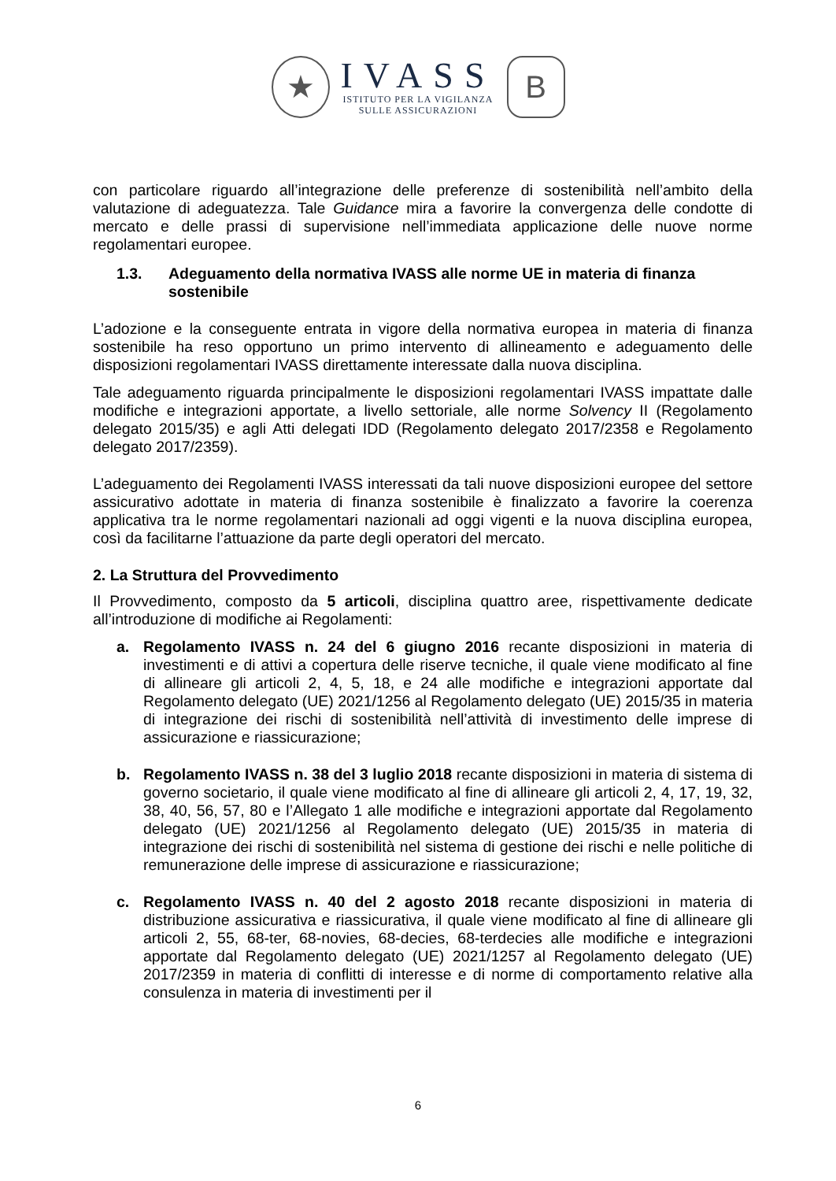★
IVASS
ISTITUTO PER LA VIGILANZA
SULLE ASSICURAZIONI
B
con particolare riguardo all’integrazione delle preferenze di sostenibilità nell’ambito della valutazione di adeguatezza. Tale Guidance mira a favorire la convergenza delle condotte di mercato e delle prassi di supervisione nell’immediata applicazione delle nuove norme regolamentari europee.
1.3. Adeguamento della normativa IVASS alle norme UE in materia di finanza sostenibile
L’adozione e la conseguente entrata in vigore della normativa europea in materia di finanza sostenibile ha reso opportuno un primo intervento di allineamento e adeguamento delle disposizioni regolamentari IVASS direttamente interessate dalla nuova disciplina.
Tale adeguamento riguarda principalmente le disposizioni regolamentari IVASS impattate dalle modifiche e integrazioni apportate, a livello settoriale, alle norme Solvency II (Regolamento delegato 2015/35) e agli Atti delegati IDD (Regolamento delegato 2017/2358 e Regolamento delegato 2017/2359).
L’adeguamento dei Regolamenti IVASS interessati da tali nuove disposizioni europee del settore assicurativo adottate in materia di finanza sostenibile è finalizzato a favorire la coerenza applicativa tra le norme regolamentari nazionali ad oggi vigenti e la nuova disciplina europea, così da facilitarne l’attuazione da parte degli operatori del mercato.
2. La Struttura del Provvedimento
Il Provvedimento, composto da 5 articoli, disciplina quattro aree, rispettivamente dedicate all’introduzione di modifiche ai Regolamenti:
a. Regolamento IVASS n. 24 del 6 giugno 2016 recante disposizioni in materia di investimenti e di attivi a copertura delle riserve tecniche, il quale viene modificato al fine di allineare gli articoli 2, 4, 5, 18, e 24 alle modifiche e integrazioni apportate dal Regolamento delegato (UE) 2021/1256 al Regolamento delegato (UE) 2015/35 in materia di integrazione dei rischi di sostenibilità nell’attività di investimento delle imprese di assicurazione e riassicurazione;
b. Regolamento IVASS n. 38 del 3 luglio 2018 recante disposizioni in materia di sistema di governo societario, il quale viene modificato al fine di allineare gli articoli 2, 4, 17, 19, 32, 38, 40, 56, 57, 80 e l’Allegato 1 alle modifiche e integrazioni apportate dal Regolamento delegato (UE) 2021/1256 al Regolamento delegato (UE) 2015/35 in materia di integrazione dei rischi di sostenibilità nel sistema di gestione dei rischi e nelle politiche di remunerazione delle imprese di assicurazione e riassicurazione;
c. Regolamento IVASS n. 40 del 2 agosto 2018 recante disposizioni in materia di distribuzione assicurativa e riassicurativa, il quale viene modificato al fine di allineare gli articoli 2, 55, 68-ter, 68-novies, 68-decies, 68-terdecies alle modifiche e integrazioni apportate dal Regolamento delegato (UE) 2021/1257 al Regolamento delegato (UE) 2017/2359 in materia di conflitti di interesse e di norme di comportamento relative alla consulenza in materia di investimenti per il
6